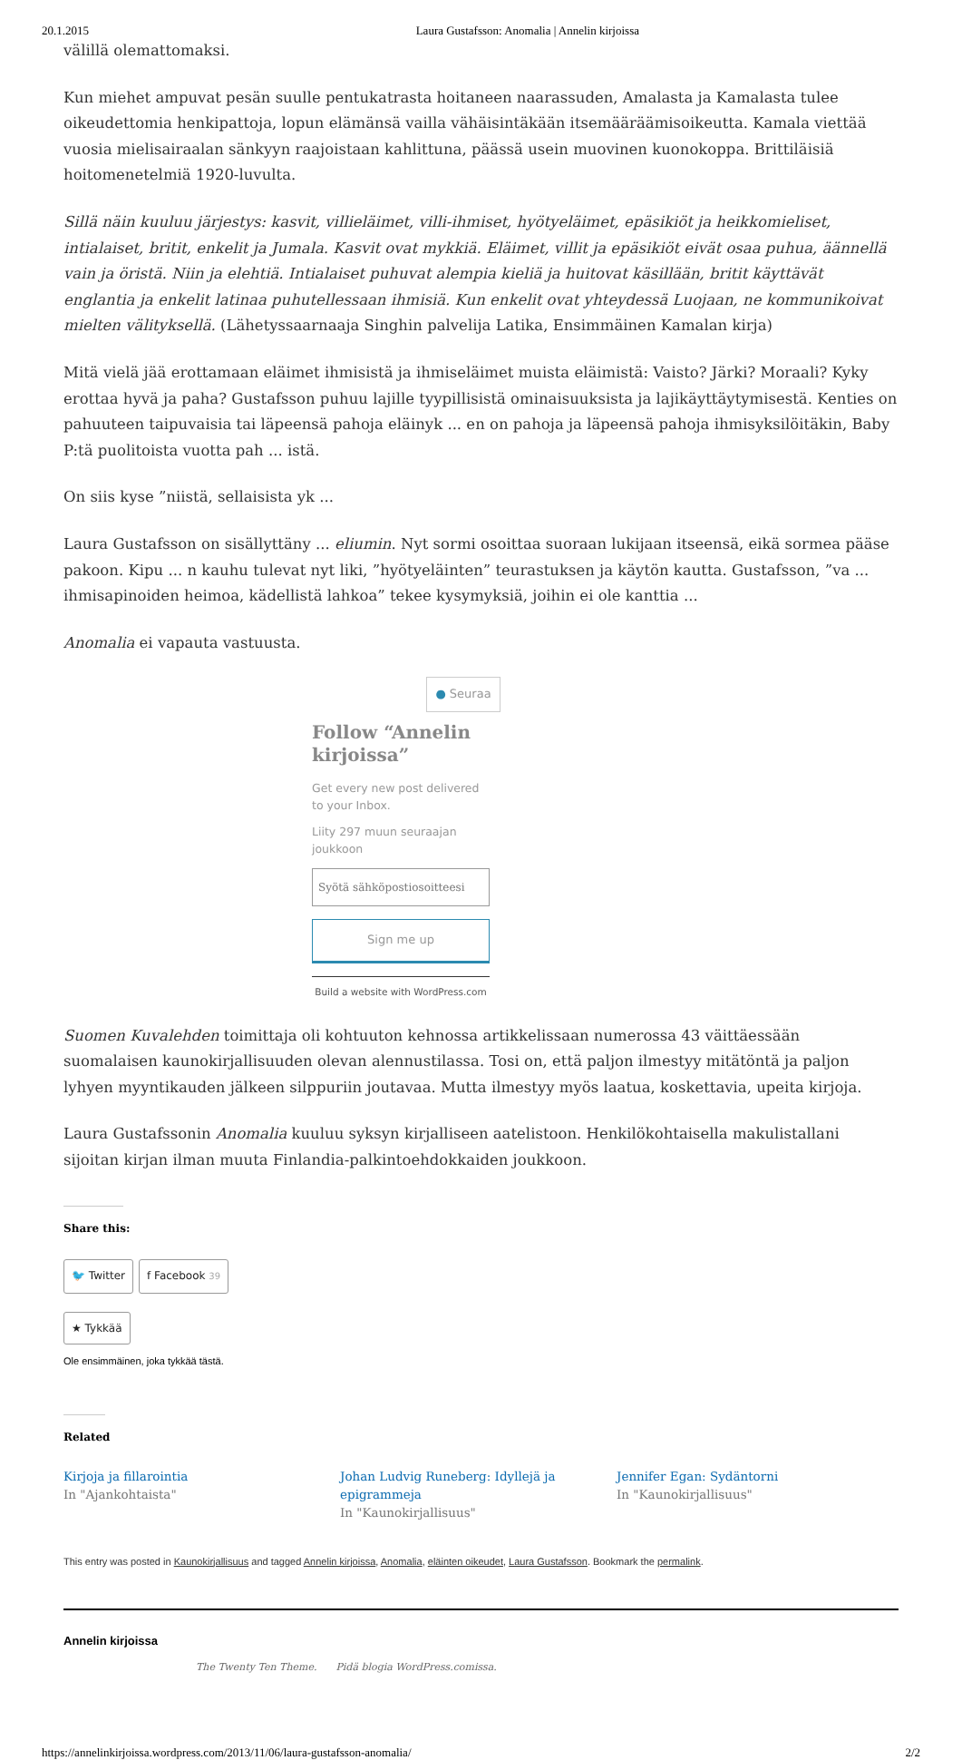20.1.2015 Laura Gustafsson: Anomalia | Annelin kirjoissa
välillä olemattomaksi.
Kun miehet ampuvat pesän suulle pentukatrasta hoitaneen naarassuden, Amalasta ja Kamalasta tulee oikeudettomia henkipattoja, lopun elämänsä vailla vähäisintäkään itsemääräämisoikeutta. Kamala viettää vuosia mielisairaalan sänkyyn raajoistaan kahlittuna, päässä usein muovinen kuonokoppa. Brittiläisiä hoitomenetelmiä 1920-luvulta.
Sillä näin kuuluu järjestys: kasvit, villieläimet, villi-ihmiset, hyötyeläimet, epäsikiöt ja heikkomieliset, intialaiset, britit, enkelit ja Jumala. Kasvit ovat mykkiä. Eläimet, villit ja epäsikiöt eivät osaa puhua, äännellä vain ja öristä. Niin ja elehtiä. Intialaiset puhuvat alempia kieliä ja huitovat käsillään, britit käyttävät englantia ja enkelit latinaa puhutellessaan ihmisiä. Kun enkelit ovat yhteydessä Luojaan, ne kommunikoivat mielten välityksellä. (Lähetyssaarnaaja Singhin palvelija Latika, Ensimmäinen Kamalan kirja)
Mitä vielä jää erottamaan eläimet ihmisistä ja ihmiseläimet muista eläimistä: Vaisto? Järki? Moraali? Kyky erottaa hyvä ja paha? Gustafsson puhuu lajille tyypillisistä ominaisuuksista ja lajikäyttäytymisestä. Kenties on pahuuteen taipuvaisia tai läpeensä pahoja eläinyk ... en on pahoja ja läpeensä pahoja ihmisyksilöitäkin, Baby P:tä puolitoista vuotta pah ... istä.
On siis kyse ”niistä, sellaisista yk ...
Laura Gustafsson on sisällyttäny ... eliumin. Nyt sormi osoittaa suoraan lukijaan itseensä, eikä sormea pääse pakoon. Kipu ... n kauhu tulevat nyt liki, ”hyötyeläinten” teurastuksen ja käytön kautta. Gustafsson, ”va ... ihmisapinoiden heimoa, kädellistä lahkoa” tekee kysymyksiä, joihin ei ole kanttia ...
Anomalia ei vapauta vastuusta.
● Seuraa
Follow “Annelin kirjoissa”
Get every new post delivered to your Inbox.
Liity 297 muun seuraajan joukkoon
Syötä sähköpostiosoitteesi
Sign me up
Build a website with WordPress.com
Suomen Kuvalehden toimittaja oli kohtuuton kehnossa artikkelissaan numerossa 43 väittäessään suomalaisen kaunokirjallisuuden olevan alennustilassa. Tosi on, että paljon ilmestyy mitätöntä ja paljon lyhyen myyntikauden jälkeen silppuriin joutavaa. Mutta ilmestyy myös laatua, koskettavia, upeita kirjoja.
Laura Gustafssonin Anomalia kuuluu syksyn kirjalliseen aatelistoon. Henkilökohtaisella makulistallani sijoitan kirjan ilman muuta Finlandia-palkintoehdokkaiden joukkoon.
Share this:
🐦 Twitter f Facebook 39
★ Tykkää
Ole ensimmäinen, joka tykkää tästä.
Related
Kirjoja ja fillarointia
In "Ajankohtaista"
Johan Ludvig Runeberg: Idyllejä ja epigrammeja
In "Kaunokirjallisuus"
Jennifer Egan: Sydäntorni
In "Kaunokirjallisuus"
This entry was posted in Kaunokirjallisuus and tagged Annelin kirjoissa, Anomalia, eläinten oikeudet, Laura Gustafsson. Bookmark the permalink.
Annelin kirjoissa
The Twenty Ten Theme. Pidä blogia WordPress.comissa.
https://annelinkirjoissa.wordpress.com/2013/11/06/laura-gustafsson-anomalia/ 2/2